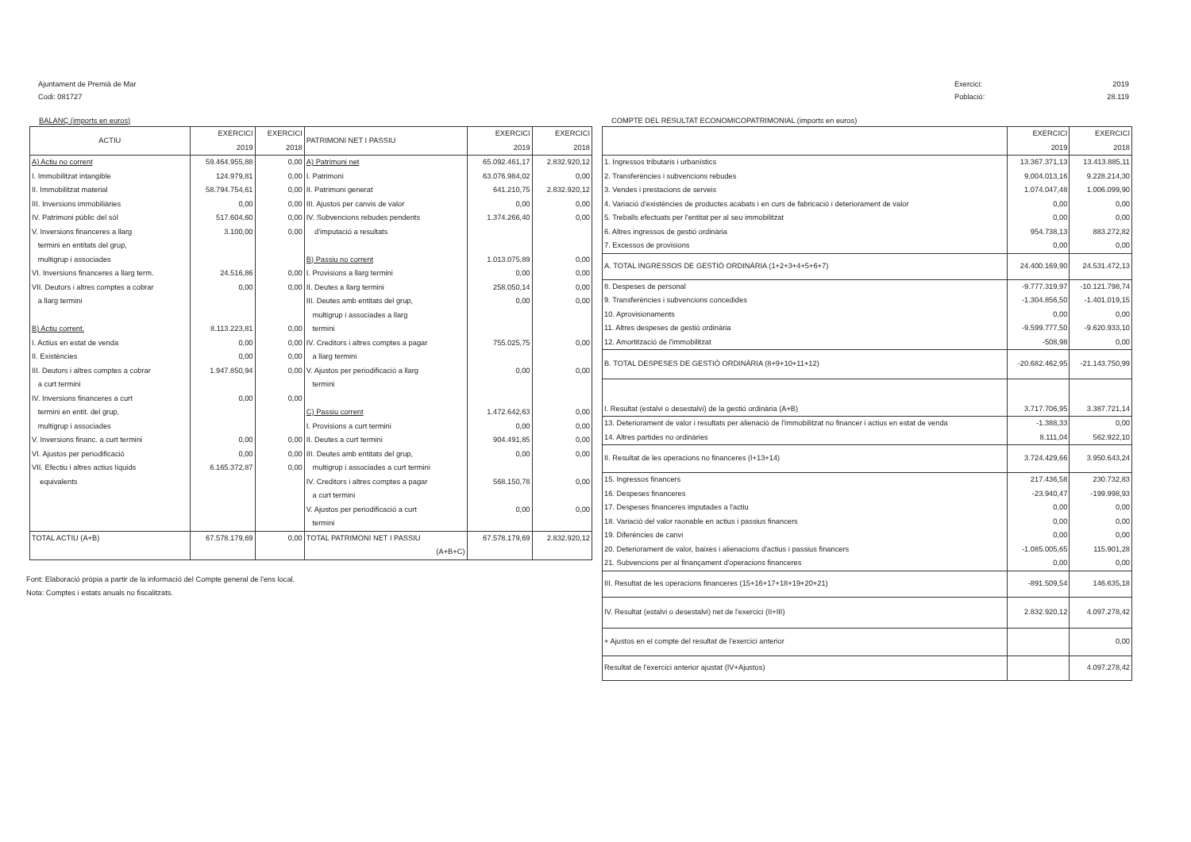Ajuntament de Premià de Mar
Codi: 081727
Exercici: 2019 Població: 28.119
BALANÇ (imports en euros)
| ACTIU | EXERCICI 2019 | EXERCICI 2018 | PATRIMONI NET I PASSIU | EXERCICI 2019 | EXERCICI 2018 |
| --- | --- | --- | --- | --- | --- |
| A) Actiu no corrent | 59.464.955,88 | 0,00 | A) Patrimoni net | 65.092.461,17 | 2.832.920,12 |
| I. Immobilitzat intangible | 124.979,81 | 0,00 | I. Patrimoni | 63.076.984,02 | 0,00 |
| II. Immobilitzat material | 58.794.754,61 | 0,00 | II. Patrimoni generat | 641.210,75 | 2.832.920,12 |
| III. Inversions immobiliàries | 0,00 | 0,00 | III. Ajustos per canvis de valor | 0,00 | 0,00 |
| IV. Patrimoni públic del sòl | 517.604,60 | 0,00 | IV. Subvencions rebudes pendents | 1.374.266,40 | 0,00 |
| V. Inversions financeres a llarg | 3.100,00 | 0,00 | d'imputació a resultats | | |
| termini en entitats del grup, | | | | | |
| multigrup i associades | | | B) Passiu no corrent | 1.013.075,89 | 0,00 |
| VI. Inversions financeres a llarg term. | 24.516,86 | 0,00 | I. Provisions a llarg termini | 0,00 | 0,00 |
| VII. Deutors i altres comptes a cobrar | 0,00 | 0,00 | II. Deutes a llarg termini | 258.050,14 | 0,00 |
| a llarg termini | | | III. Deutes amb entitats del grup, | 0,00 | 0,00 |
| | | | multigrup i associades a llarg | | |
| B) Actiu corrent. | 8.113.223,81 | 0,00 | termini | | |
| I. Actius en estat de venda | 0,00 | 0,00 | IV. Creditors i altres comptes a pagar | 755.025,75 | 0,00 |
| II. Existències | 0,00 | 0,00 | a llarg termini | | |
| III. Deutors i altres comptes a cobrar | 1.947.850,94 | 0,00 | V. Ajustos per periodificació a llarg | 0,00 | 0,00 |
| a curt termini | | | termini | | |
| IV. Inversions financeres a curt | 0,00 | 0,00 | | | |
| termini en entit. del grup, | | | C) Passiu corrent | 1.472.642,63 | 0,00 |
| multigrup i associades | | | I. Provisions a curt termini | 0,00 | 0,00 |
| V. Inversions financ. a curt termini | 0,00 | 0,00 | II. Deutes a curt termini | 904.491,85 | 0,00 |
| VI. Ajustos per periodificació | 0,00 | 0,00 | III. Deutes amb entitats del grup, | 0,00 | 0,00 |
| VII. Efectiu i altres actius líquids | 6.165.372,87 | 0,00 | multigrup i associades a curt termini | | |
| equivalents | | | IV. Creditors i altres comptes a pagar | 568.150,78 | 0,00 |
| | | | a curt termini | | |
| | | | V. Ajustos per periodificació a curt | 0,00 | 0,00 |
| | | | termini | | |
| TOTAL ACTIU (A+B) | 67.578.179,69 | 0,00 | TOTAL PATRIMONI NET I PASSIU | 67.578.179,69 | 2.832.920,12 |
| | | | (A+B+C) | | |
Font: Elaboració pròpia a partir de la informació del Compte general de l'ens local.
Nota: Comptes i estats anuals no fiscalitzats.
COMPTE DEL RESULTAT ECONOMICOPATRIMONIAL (imports en euros)
| | EXERCICI 2019 | EXERCICI 2018 |
| --- | --- | --- |
| 1. Ingressos tributaris i urbanístics | 13.367.371,13 | 13.413.885,11 |
| 2. Transferències i subvencions rebudes | 9.004.013,16 | 9.228.214,30 |
| 3. Vendes i prestacions de serveis | 1.074.047,48 | 1.006.099,90 |
| 4. Variació d'existències de productes acabats i en curs de fabricació i deteriorament de valor | 0,00 | 0,00 |
| 5. Treballs efectuats per l'entitat per al seu immobilitzat | 0,00 | 0,00 |
| 6. Altres ingressos de gestió ordinària | 954.738,13 | 883.272,82 |
| 7. Excessos de provisions | 0,00 | 0,00 |
| A. TOTAL INGRESSOS DE GESTIÓ ORDINÀRIA (1+2+3+4+5+6+7) | 24.400.169,90 | 24.531.472,13 |
| 8. Despeses de personal | -9.777.319,97 | -10.121.798,74 |
| 9. Transferències i subvencions concedides | -1.304.856,50 | -1.401.019,15 |
| 10. Aprovisionaments | 0,00 | 0,00 |
| 11. Altres despeses de gestió ordinària | -9.599.777,50 | -9.620.933,10 |
| 12. Amortització de l'immobilitzat | -508,98 | 0,00 |
| B. TOTAL DESPESES DE GESTIÓ ORDINÀRIA (8+9+10+11+12) | -20.682.462,95 | -21.143.750,99 |
| I. Resultat (estalvi o desestalvi) de la gestió ordinària (A+B) | 3.717.706,95 | 3.387.721,14 |
| 13. Deteriorament de valor i resultats per alienació de l'immobilitzat no financer i actius en estat de venda | -1.388,33 | 0,00 |
| 14. Altres partides no ordinàries | 8.111,04 | 562.922,10 |
| II. Resultat de les operacions no financeres (I+13+14) | 3.724.429,66 | 3.950.643,24 |
| 15. Ingressos financers | 217.436,58 | 230.732,83 |
| 16. Despeses financeres | -23.940,47 | -199.998,93 |
| 17. Despeses financeres imputades a l'actiu | 0,00 | 0,00 |
| 18. Variació del valor raonable en actius i passius financers | 0,00 | 0,00 |
| 19. Diferències de canvi | 0,00 | 0,00 |
| 20. Deteriorament de valor, baixes i alienacions d'actius i passius financers | -1.085.005,65 | 115.901,28 |
| 21. Subvencions per al finançament d'operacions financeres | 0,00 | 0,00 |
| III. Resultat de les operacions financeres (15+16+17+18+19+20+21) | -891.509,54 | 146.635,18 |
| IV. Resultat (estalvi o desestalvi) net de l'exercici (II+III) | 2.832.920,12 | 4.097.278,42 |
| + Ajustos en el compte del resultat de l'exercici anterior | | 0,00 |
| Resultat de l'exercici anterior ajustat (IV+Ajustos) | | 4.097.278,42 |